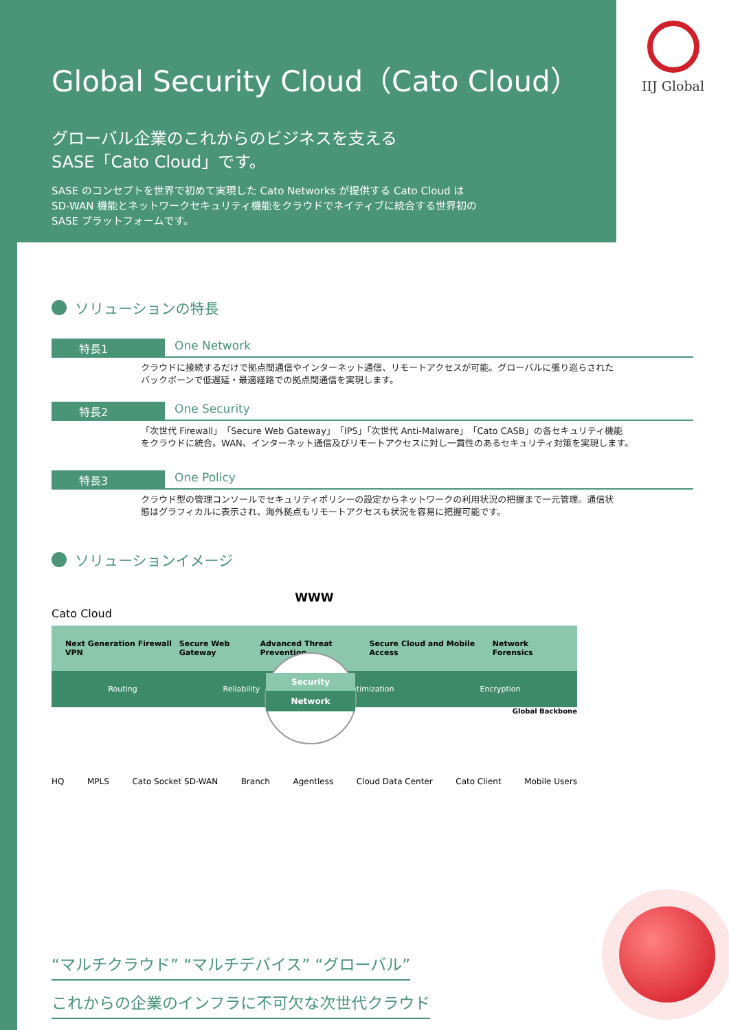IIJ Global
Global Security Cloud（Cato Cloud）
グローバル企業のこれからのビジネスを支える
SASE「Cato Cloud」です。
SASE のコンセプトを世界で初めて実現した Cato Networks が提供する Cato Cloud は
SD-WAN 機能とネットワークセキュリティ機能をクラウドでネイティブに統合する世界初の
SASE プラットフォームです。
ソリューションの特長
特長1 One Network
クラウドに接続するだけで拠点間通信やインターネット通信、リモートアクセスが可能。グローバルに張り巡らされた
バックボーンで低遅延・最適経路での拠点間通信を実現します。
特長2 One Security
「次世代 Firewall」「Secure Web Gateway」「IPS」「次世代 Anti-Malware」「Cato CASB」の各セキュリティ機能
をクラウドに統合。WAN、インターネット通信及びリモートアクセスに対し一貫性のあるセキュリティ対策を実現します。
特長3 One Policy
クラウド型の管理コンソールでセキュリティポリシーの設定からネットワークの利用状況の把握まで一元管理。通信状
態はグラフィカルに表示され、海外拠点もリモートアクセスも状況を容易に把握可能です。
ソリューションイメージ
WWW
Cato Cloud
Next Generation Firewall VPN Secure Web Gateway Advanced Threat Prevention Secure Cloud and Mobile Access Network Forensics
Routing Reliability Optimization Encryption
Global Backbone
Security
Network
HQ MPLS Cato Socket SD-WAN Branch Agentless Cloud Data Center Cato Client Mobile Users
“マルチクラウド” “マルチデバイス” “グローバル”
これからの企業のインフラに不可欠な次世代クラウド